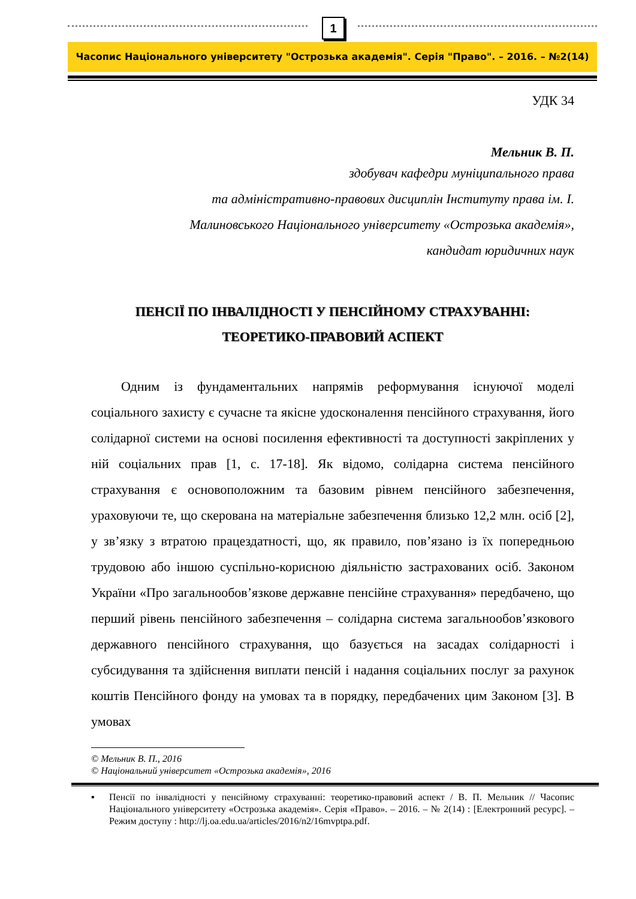1
Часопис Національного університету "Острозька академія". Серія "Право". – 2016. – №2(14)
УДК 34
Мельник В. П.
здобувач кафедри муніципального права
та адміністративно-правових дисциплін Інституту права ім. І.
Малиновського Національного університету «Острозька академія»,
кандидат юридичних наук
ПЕНСІЇ ПО ІНВАЛІДНОСТІ У ПЕНСІЙНОМУ СТРАХУВАННІ:
ТЕОРЕТИКО-ПРАВОВИЙ АСПЕКТ
Одним із фундаментальних напрямів реформування існуючої моделі соціального захисту є сучасне та якісне удосконалення пенсійного страхування, його солідарної системи на основі посилення ефективності та доступності закріплених у ній соціальних прав [1, с. 17-18]. Як відомо, солідарна система пенсійного страхування є основоположним та базовим рівнем пенсійного забезпечення, ураховуючи те, що скерована на матеріальне забезпечення близько 12,2 млн. осіб [2], у зв’язку з втратою працездатності, що, як правило, пов’язано із їх попередньою трудовою або іншою суспільно-корисною діяльністю застрахованих осіб. Законом України «Про загальнообов’язкове державне пенсійне страхування» передбачено, що перший рівень пенсійного забезпечення – солідарна система загальнообов’язкового державного пенсійного страхування, що базується на засадах солідарності і субсидування та здійснення виплати пенсій і надання соціальних послуг за рахунок коштів Пенсійного фонду на умовах та в порядку, передбачених цим Законом [3]. В умовах
© Мельник В. П., 2016
© Національний університет «Острозька академія», 2016
▪ Пенсії по інвалідності у пенсійному страхуванні: теоретико-правовий аспект / В. П. Мельник // Часопис Національного університету «Острозька академія». Серія «Право». – 2016. – № 2(14) : [Електронний ресурс]. – Режим доступу : http://lj.oa.edu.ua/articles/2016/n2/16mvptpa.pdf.